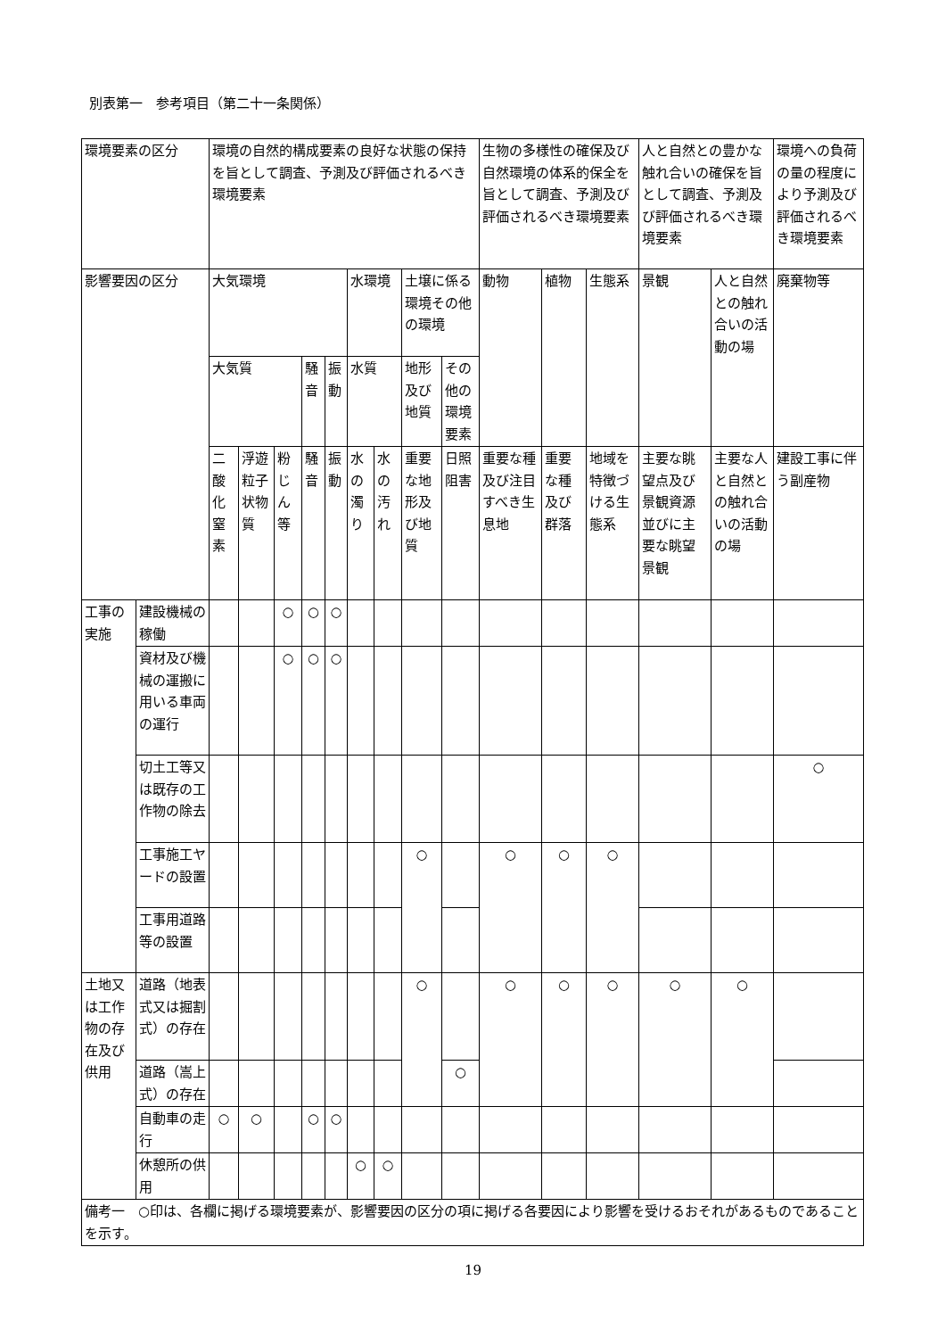別表第一　参考項目（第二十一条関係）
| 環境要素の区分 | | 環境の自然的構成要素の良好な状態の保持を旨として調査、予測及び評価されるべき環境要素 | | | | | | | | | 生物の多様性の確保及び自然環境の体系的保全を旨として調査、予測及び評価されるべき環境要素 | | | 人と自然との豊かな触れ合いの確保を旨として調査、予測及び評価されるべき環境要素 | | 環境への負荷の量の程度により予測及び評価されるべき環境要素 |
| 影響要因の区分 | | 大気環境 | | | | | 水環境 | | 土壌に係る環境その他の環境 | | 動物 | 植物 | 生態系 | 景観 | 人と自然との触れ合いの活動の場 | 廃棄物等 |
| | | 大気質 | | | 騒音 | 振動 | 水質 | | 地形及び地質 | その他の環境要素 | | | | | | |
| | | 二酸化窒素 | 浮遊粒子状物質 | 粉じん等 | 騒音 | 振動 | 水の濁り | 水の汚れ | 重要な地形及び地質 | 日照阻害 | 重要な種及び注目すべき生息地 | 重要な種及び群落 | 地域を特徴づける生態系 | 主要な眺望点及び景観資源並びに主要な眺望景観 | 主要な人と自然との触れ合いの活動の場 | 建設工事に伴う副産物 |
| 工事の実施 | 建設機械の稼働 | | | ○ | ○ | ○ | | | | | | | | | | |
| | 資材及び機械の運搬に用いる車両の運行 | | | ○ | ○ | ○ | | | | | | | | | | |
| | 切土工等又は既存の工作物の除去 | | | | | | | | | | | | | | | ○ |
| | 工事施工ヤードの設置 | | | | | | | | ○ | | ○ | ○ | ○ | | | |
| | 工事用道路等の設置 | | | | | | | | | | | | | | | |
| 土地又は工作物の存在及び供用 | 道路（地表式又は掘割式）の存在 | | | | | | | | ○ | | ○ | ○ | ○ | ○ | ○ | |
| | 道路（嵩上式）の存在 | | | | | | | | | ○ | | | | | | |
| | 自動車の走行 | ○ | ○ | | ○ | ○ | | | | | | | | | | |
| | 休憩所の供用 | | | | | | ○ | ○ | | | | | | | | |
| 備考一 ○印は、各欄に掲げる環境要素が、影響要因の区分の項に掲げる各要因により影響を受けるおそれがあるものであることを示す。 | | | | | | | | | | | | | | | | |
19